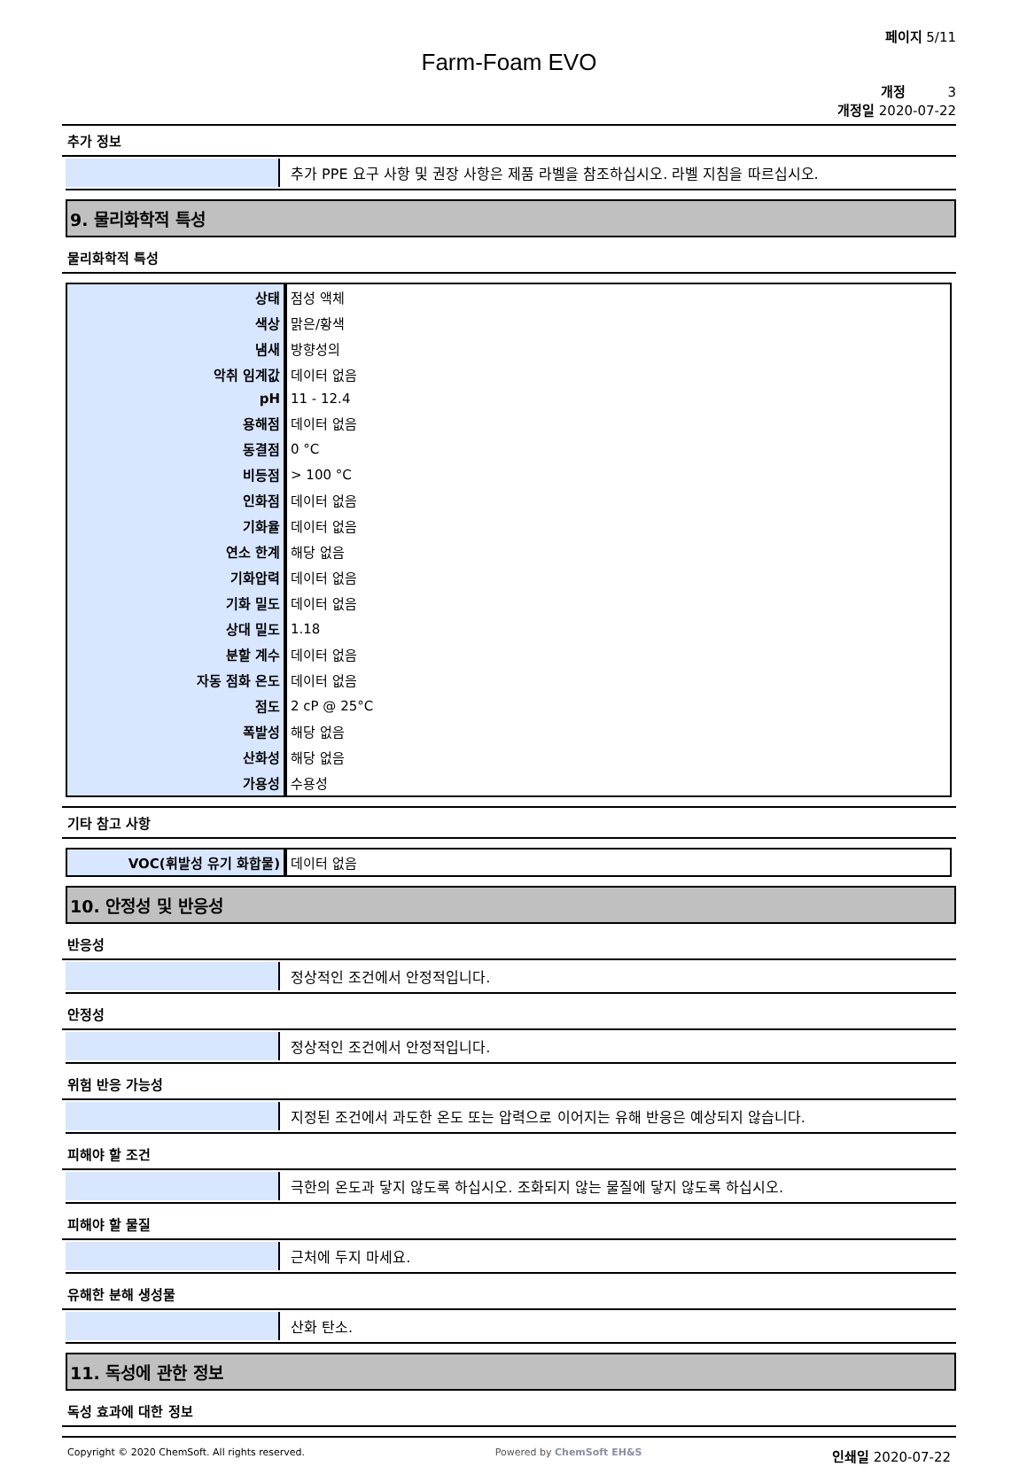페이지 5/11
Farm-Foam EVO
개정 3
개정일 2020-07-22
추가 정보
추가 PPE 요구 사항 및 권장 사항은 제품 라벨을 참조하십시오. 라벨 지침을 따르십시오.
9. 물리화학적 특성
물리화학적 특성
| 상태 | 점성 액체 |
| 색상 | 맑은/황색 |
| 냄새 | 방향성의 |
| 악취 임계값 | 데이터 없음 |
| pH | 11 - 12.4 |
| 용해점 | 데이터 없음 |
| 동결점 | 0 °C |
| 비등점 | > 100 °C |
| 인화점 | 데이터 없음 |
| 기화율 | 데이터 없음 |
| 연소 한계 | 해당 없음 |
| 기화압력 | 데이터 없음 |
| 기화 밀도 | 데이터 없음 |
| 상대 밀도 | 1.18 |
| 분할 계수 | 데이터 없음 |
| 자동 점화 온도 | 데이터 없음 |
| 점도 | 2 cP @ 25°C |
| 폭발성 | 해당 없음 |
| 산화성 | 해당 없음 |
| 가용성 | 수용성 |
기타 참고 사항
| VOC(휘발성 유기 화합물) | 데이터 없음 |
10. 안정성 및 반응성
반응성
정상적인 조건에서 안정적입니다.
안정성
정상적인 조건에서 안정적입니다.
위험 반응 가능성
지정된 조건에서 과도한 온도 또는 압력으로 이어지는 유해 반응은 예상되지 않습니다.
피해야 할 조건
극한의 온도과 닿지 않도록 하십시오. 조화되지 않는 물질에 닿지 않도록 하십시오.
피해야 할 물질
근처에 두지 마세요.
유해한 분해 생성물
산화 탄소.
11. 독성에 관한 정보
독성 효과에 대한 정보
Copyright © 2020 ChemSoft. All rights reserved. Powered by ChemSoft EH&S 인쇄일 2020-07-22